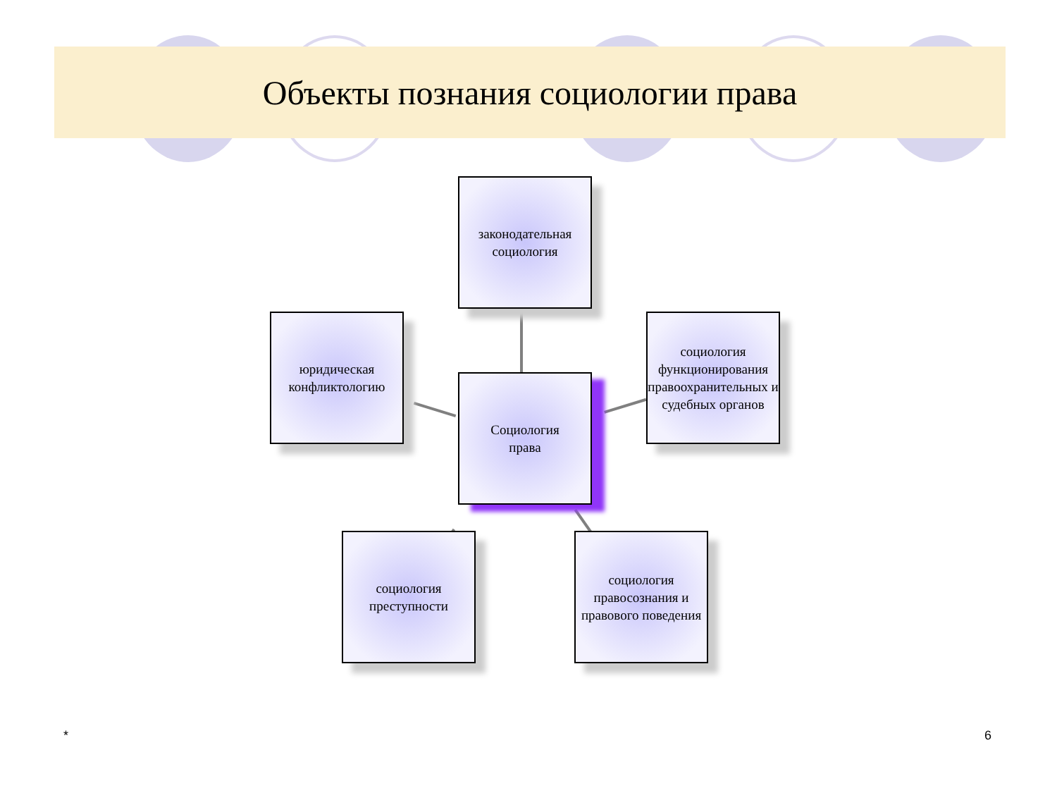Объекты познания социологии права
законодательная социология
юридическая конфликтологию
Социология
права
социология функционирования правоохранительных и судебных органов
социология преступности
социология правосознания и правового поведения
* 6